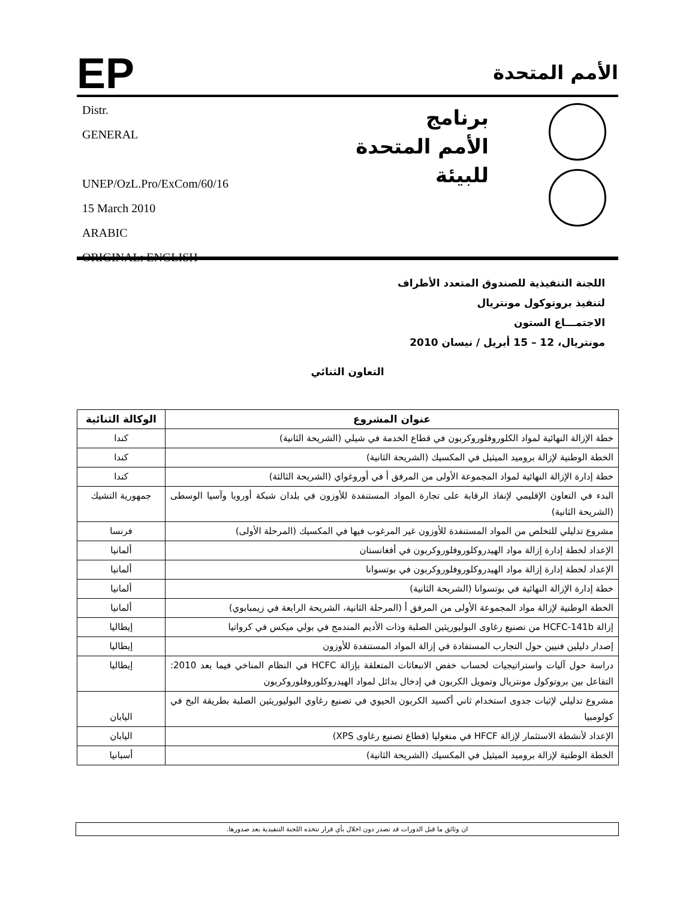EP
الأمم المتحدة
Distr.
GENERAL
UNEP/OzL.Pro/ExCom/60/16
15 March 2010
ARABIC
ORIGINAL: ENGLISH
برنامج
الأمم المتحدة
للبيئة
اللجنة التنفيذية للصندوق المتعدد الأطراف
لتنفيذ بروتوكول مونتريال
الاجتمـــاع الستون
مونتريال، 12 – 15 أبريل / نيسان 2010
التعاون الثنائي
| عنوان المشروع | الوكالة الثنائية |
| --- | --- |
| خطة الإزالة النهائية لمواد الكلوروفلوروكربون في قطاع الخدمة في شيلي (الشريحة الثانية) | كندا |
| الخطة الوطنية لإزالة بروميد الميثيل في المكسيك (الشريحة الثانية) | كندا |
| خطة إدارة الإزالة النهائية لمواد المجموعة الأولى من المرفق أ في أوروغواي (الشريحة الثالثة) | كندا |
| البدء في التعاون الإقليمي لإنفاذ الرقابة على تجارة المواد المستنفدة للأوزون في بلدان شبكة أوروبا وآسيا الوسطى (الشريحة الثانية) | جمهورية التشيك |
| مشروع تدليلي للتخلص من المواد المستنفدة للأوزون غير المرغوب فيها في المكسيك (المرحلة الأولى) | فرنسا |
| الإعداد لخطة إدارة إزالة مواد الهيدروكلوروفلوروكربون في أفغانستان | ألمانيا |
| الإعداد لخطة إدارة إزالة مواد الهيدروكلوروفلوروكربون في بوتسوانا | ألمانيا |
| خطة إدارة الإزالة النهائية في بوتسوانا (الشريحة الثانية) | ألمانيا |
| الخطة الوطنية لإزالة مواد المجموعة الأولى من المرفق أ (المرحلة الثانية، الشريحة الرابعة في زيمبابوي) | ألمانيا |
| إزالة HCFC-141b من تصنيع رغاوى البوليوريثين الصلبة وذات الأديم المندمج في بولي ميكس في كرواتيا | إيطاليا |
| إصدار دليلين فنيين حول التجارب المستفادة في إزالة المواد المستنفدة للأوزون | إيطاليا |
| دراسة حول آليات واستراتيجيات لحساب خفض الانبعاثات المتعلقة بإزالة HCFC في النظام المناخي فيما بعد 2010: التفاعل بين بروتوكول مونتريال وتمويل الكربون في إدخال بدائل لمواد الهيدروكلوروفلوروكربون | إيطاليا |
| مشروع تدليلي لإثبات جدوى استخدام ثاني أكسيد الكربون الحيوي في تصنيع رغاوي البوليوريثين الصلبة بطريقة البخ في كولومبيا | اليابان |
| الإعداد لأنشطة الاستثمار لإزالة HFCF في منغوليا (قطاع تصنيع رغاوى XPS) | اليابان |
| الخطة الوطنية لإزالة بروميد الميثيل في المكسيك (الشريحة الثانية) | أسبانيا |
ان وثائق ما قبل الدورات قد تصدر دون اخلال بأي قرار تتخذه اللجنة التنفيذية بعد صدورها.